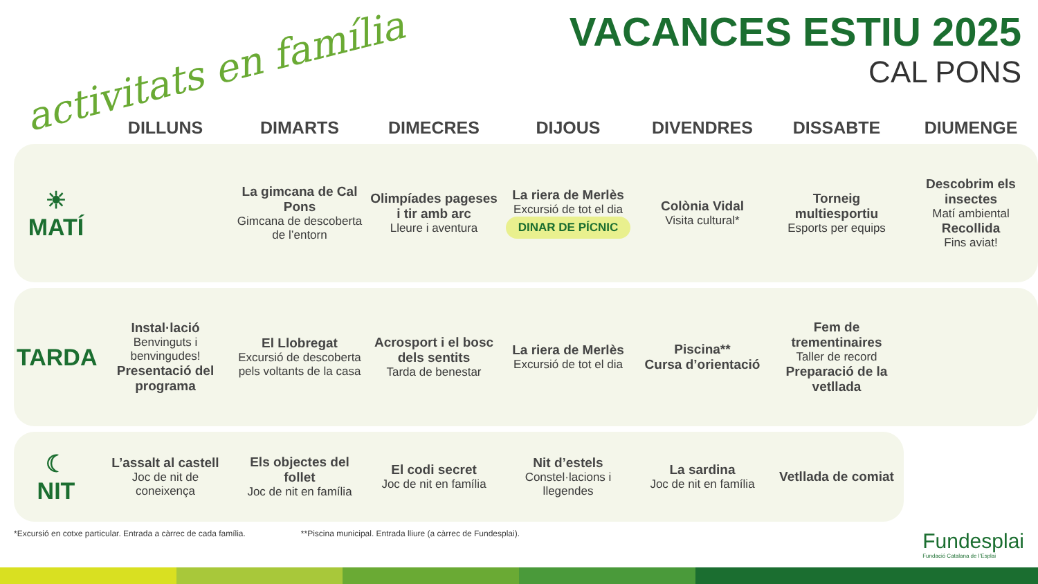activitats en família
VACANCES ESTIU 2025
CAL PONS
| | DILLUNS | DIMARTS | DIMECRES | DIJOUS | DIVENDRES | DISSABTE | DIUMENGE |
| --- | --- | --- | --- | --- | --- | --- | --- |
| ☀ MATÍ | | La gimcana de Cal Pons Gimcana de descoberta de l’entorn | Olimpíades pageses i tir amb arc Lleure i aventura | La riera de Merlès Excursió de tot el dia DINAR DE PÍCNIC | Colònia Vidal Visita cultural* | Torneig multiesportiu Esports per equips | Descobrim els insectes Matí ambiental Recollida Fins aviat! |
| TARDA | Instal·lació Benvinguts i benvingudes! Presentació del programa | El Llobregat Excursió de descoberta pels voltants de la casa | Acrosport i el bosc dels sentits Tarda de benestar | La riera de Merlès Excursió de tot el dia | Piscina** Cursa d’orientació | Fem de trementinaires Taller de record Preparació de la vetllada | |
| ☾ NIT | L’assalt al castell Joc de nit de coneixença | Els objectes del follet Joc de nit en família | El codi secret Joc de nit en família | Nit d’estels Constel·lacions i llegendes | La sardina Joc de nit en família | Vetllada de comiat | |
*Excursió en cotxe particular. Entrada a càrrec de cada família. **Piscina municipal. Entrada lliure (a càrrec de Fundesplai).
Fundesplai
Fundació Catalana de l’Esplai